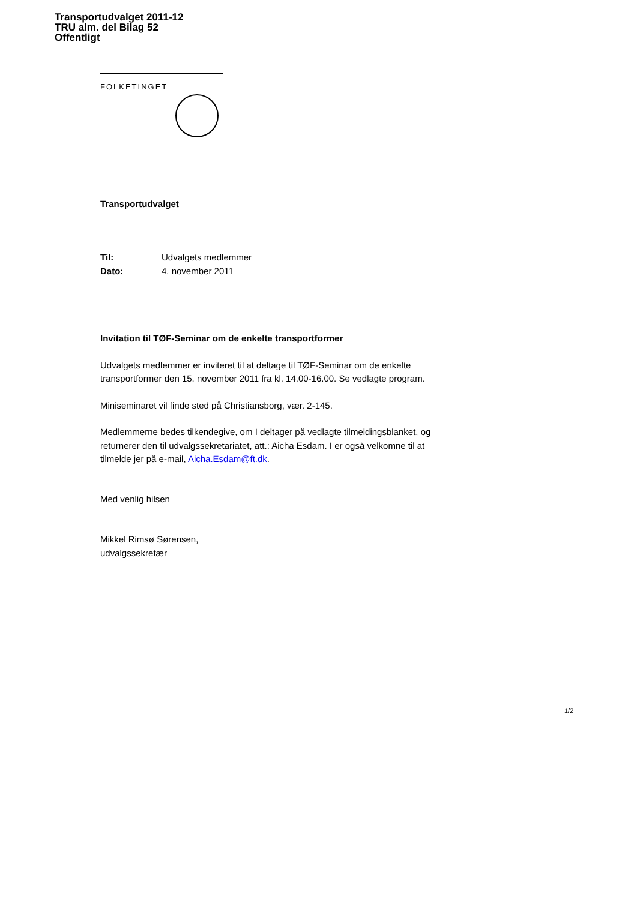Transportudvalget 2011-12
TRU alm. del Bilag 52
Offentligt
FOLKETINGET
Transportudvalget
Til: Udvalgets medlemmer
Dato: 4. november 2011
Invitation til TØF-Seminar om de enkelte transportformer
Udvalgets medlemmer er inviteret til at deltage til TØF-Seminar om de enkelte transportformer den 15. november 2011 fra kl. 14.00-16.00. Se vedlagte program.
Miniseminaret vil finde sted på Christiansborg, vær. 2-145.
Medlemmerne bedes tilkendegive, om I deltager på vedlagte tilmeldingsblanket, og returnerer den til udvalgssekretariatet, att.: Aicha Esdam. I er også velkomne til at tilmelde jer på e-mail, Aicha.Esdam@ft.dk.
Med venlig hilsen
Mikkel Rimsø Sørensen,
udvalgssekretær
1/2